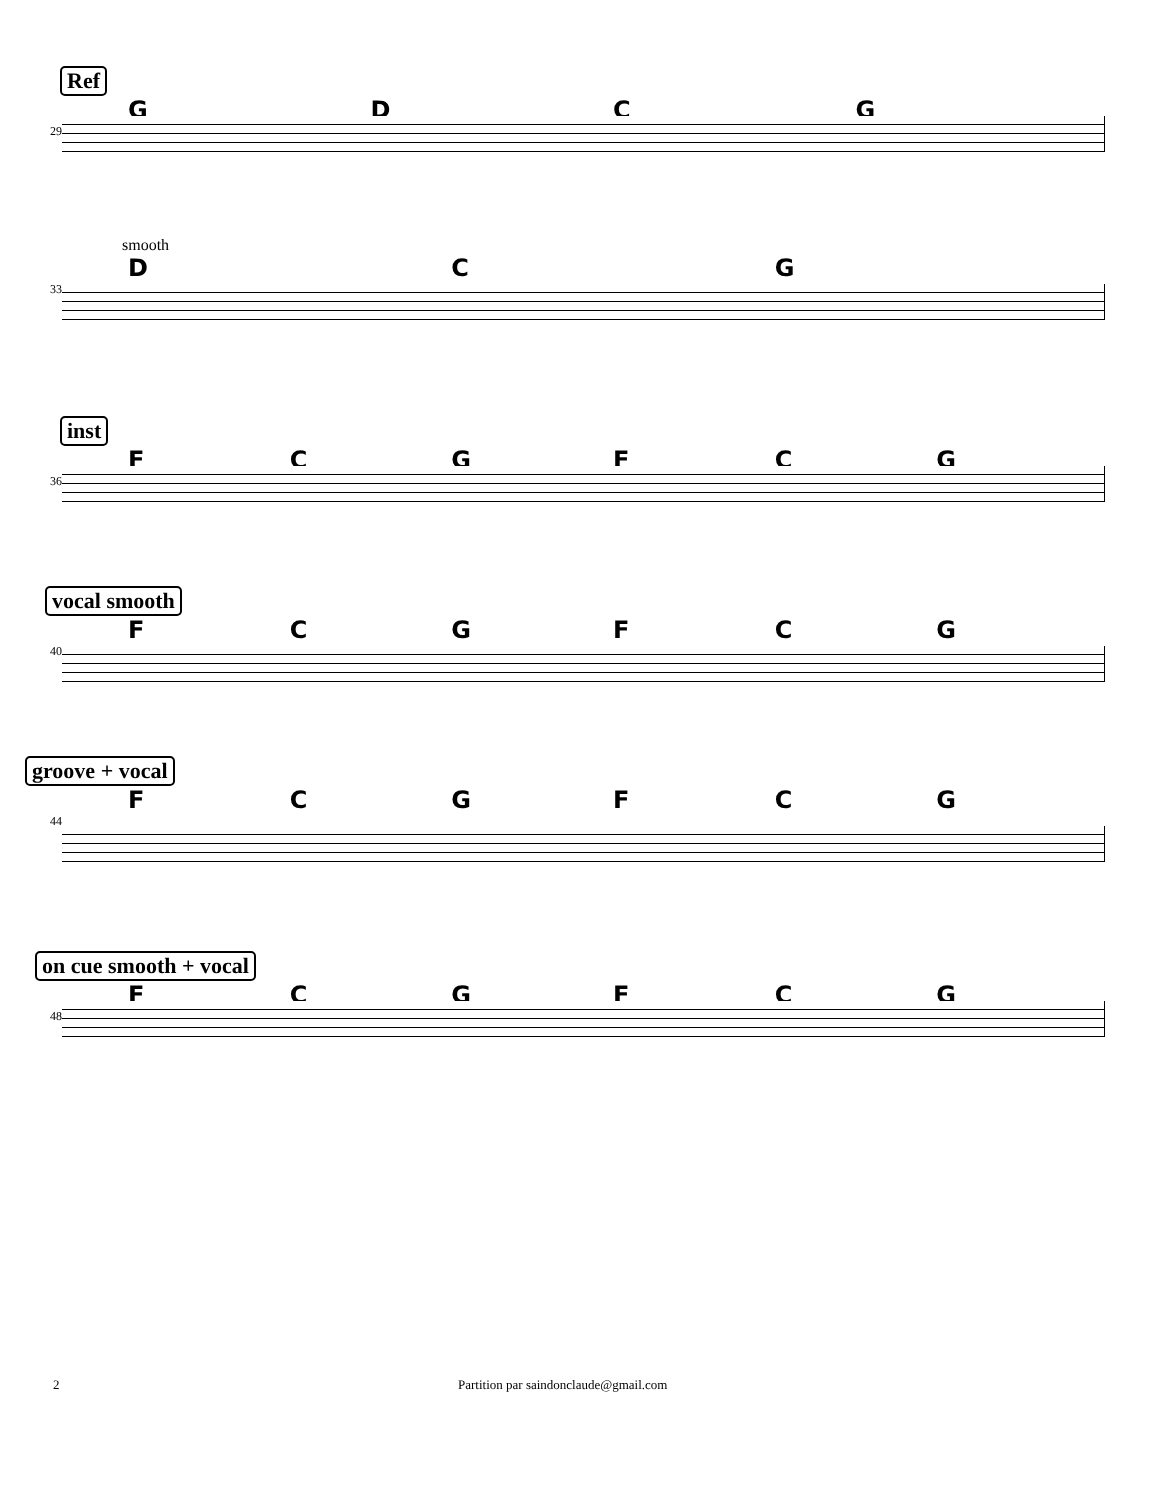Ref
GDCG
29
smooth
DCG
33
inst
FCGFCG
36
vocal smooth
FCGFCG
40
groove + vocal
FCGFCG
44
on cue smooth + vocal
FCGFCG
48
2 Partition par saindonclaude@gmail.com